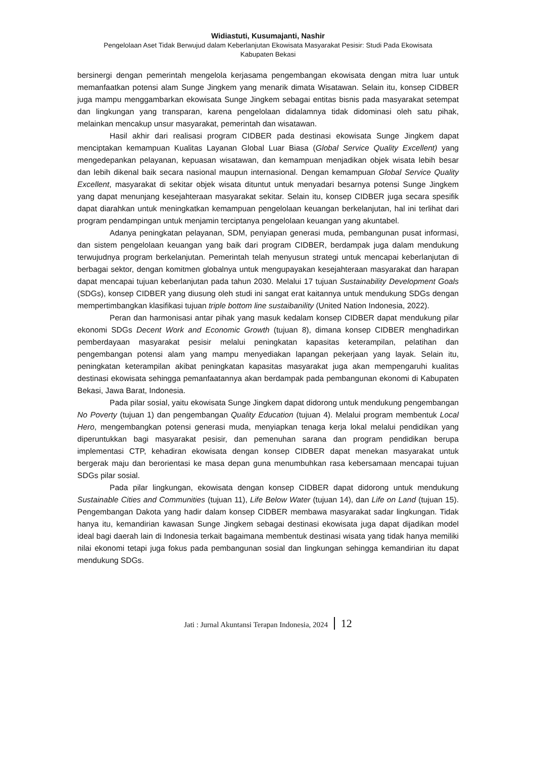Widiastuti, Kusumajanti, Nashir
Pengelolaan Aset Tidak Berwujud dalam Keberlanjutan Ekowisata Masyarakat Pesisir: Studi Pada Ekowisata
Kabupaten Bekasi
bersinergi dengan pemerintah mengelola kerjasama pengembangan ekowisata dengan mitra luar untuk memanfaatkan potensi alam Sunge Jingkem yang menarik dimata Wisatawan. Selain itu, konsep CIDBER juga mampu menggambarkan ekowisata Sunge Jingkem sebagai entitas bisnis pada masyarakat setempat dan lingkungan yang transparan, karena pengelolaan didalamnya tidak didominasi oleh satu pihak, melainkan mencakup unsur masyarakat, pemerintah dan wisatawan.
Hasil akhir dari realisasi program CIDBER pada destinasi ekowisata Sunge Jingkem dapat menciptakan kemampuan Kualitas Layanan Global Luar Biasa (Global Service Quality Excellent) yang mengedepankan pelayanan, kepuasan wisatawan, dan kemampuan menjadikan objek wisata lebih besar dan lebih dikenal baik secara nasional maupun internasional. Dengan kemampuan Global Service Quality Excellent, masyarakat di sekitar objek wisata dituntut untuk menyadari besarnya potensi Sunge Jingkem yang dapat menunjang kesejahteraan masyarakat sekitar. Selain itu, konsep CIDBER juga secara spesifik dapat diarahkan untuk meningkatkan kemampuan pengelolaan keuangan berkelanjutan, hal ini terlihat dari program pendampingan untuk menjamin terciptanya pengelolaan keuangan yang akuntabel.
Adanya peningkatan pelayanan, SDM, penyiapan generasi muda, pembangunan pusat informasi, dan sistem pengelolaan keuangan yang baik dari program CIDBER, berdampak juga dalam mendukung terwujudnya program berkelanjutan. Pemerintah telah menyusun strategi untuk mencapai keberlanjutan di berbagai sektor, dengan komitmen globalnya untuk mengupayakan kesejahteraan masyarakat dan harapan dapat mencapai tujuan keberlanjutan pada tahun 2030. Melalui 17 tujuan Sustainability Development Goals (SDGs), konsep CIDBER yang diusung oleh studi ini sangat erat kaitannya untuk mendukung SDGs dengan mempertimbangkan klasifikasi tujuan triple bottom line sustaibanility (United Nation Indonesia, 2022).
Peran dan harmonisasi antar pihak yang masuk kedalam konsep CIDBER dapat mendukung pilar ekonomi SDGs Decent Work and Economic Growth (tujuan 8), dimana konsep CIDBER menghadirkan pemberdayaan masyarakat pesisir melalui peningkatan kapasitas keterampilan, pelatihan dan pengembangan potensi alam yang mampu menyediakan lapangan pekerjaan yang layak. Selain itu, peningkatan keterampilan akibat peningkatan kapasitas masyarakat juga akan mempengaruhi kualitas destinasi ekowisata sehingga pemanfaatannya akan berdampak pada pembangunan ekonomi di Kabupaten Bekasi, Jawa Barat, Indonesia.
Pada pilar sosial, yaitu ekowisata Sunge Jingkem dapat didorong untuk mendukung pengembangan No Poverty (tujuan 1) dan pengembangan Quality Education (tujuan 4). Melalui program membentuk Local Hero, mengembangkan potensi generasi muda, menyiapkan tenaga kerja lokal melalui pendidikan yang diperuntukkan bagi masyarakat pesisir, dan pemenuhan sarana dan program pendidikan berupa implementasi CTP, kehadiran ekowisata dengan konsep CIDBER dapat menekan masyarakat untuk bergerak maju dan berorientasi ke masa depan guna menumbuhkan rasa kebersamaan mencapai tujuan SDGs pilar sosial.
Pada pilar lingkungan, ekowisata dengan konsep CIDBER dapat didorong untuk mendukung Sustainable Cities and Communities (tujuan 11), Life Below Water (tujuan 14), dan Life on Land (tujuan 15). Pengembangan Dakota yang hadir dalam konsep CIDBER membawa masyarakat sadar lingkungan. Tidak hanya itu, kemandirian kawasan Sunge Jingkem sebagai destinasi ekowisata juga dapat dijadikan model ideal bagi daerah lain di Indonesia terkait bagaimana membentuk destinasi wisata yang tidak hanya memiliki nilai ekonomi tetapi juga fokus pada pembangunan sosial dan lingkungan sehingga kemandirian itu dapat mendukung SDGs.
Jati : Jurnal Akuntansi Terapan Indonesia, 2024 12